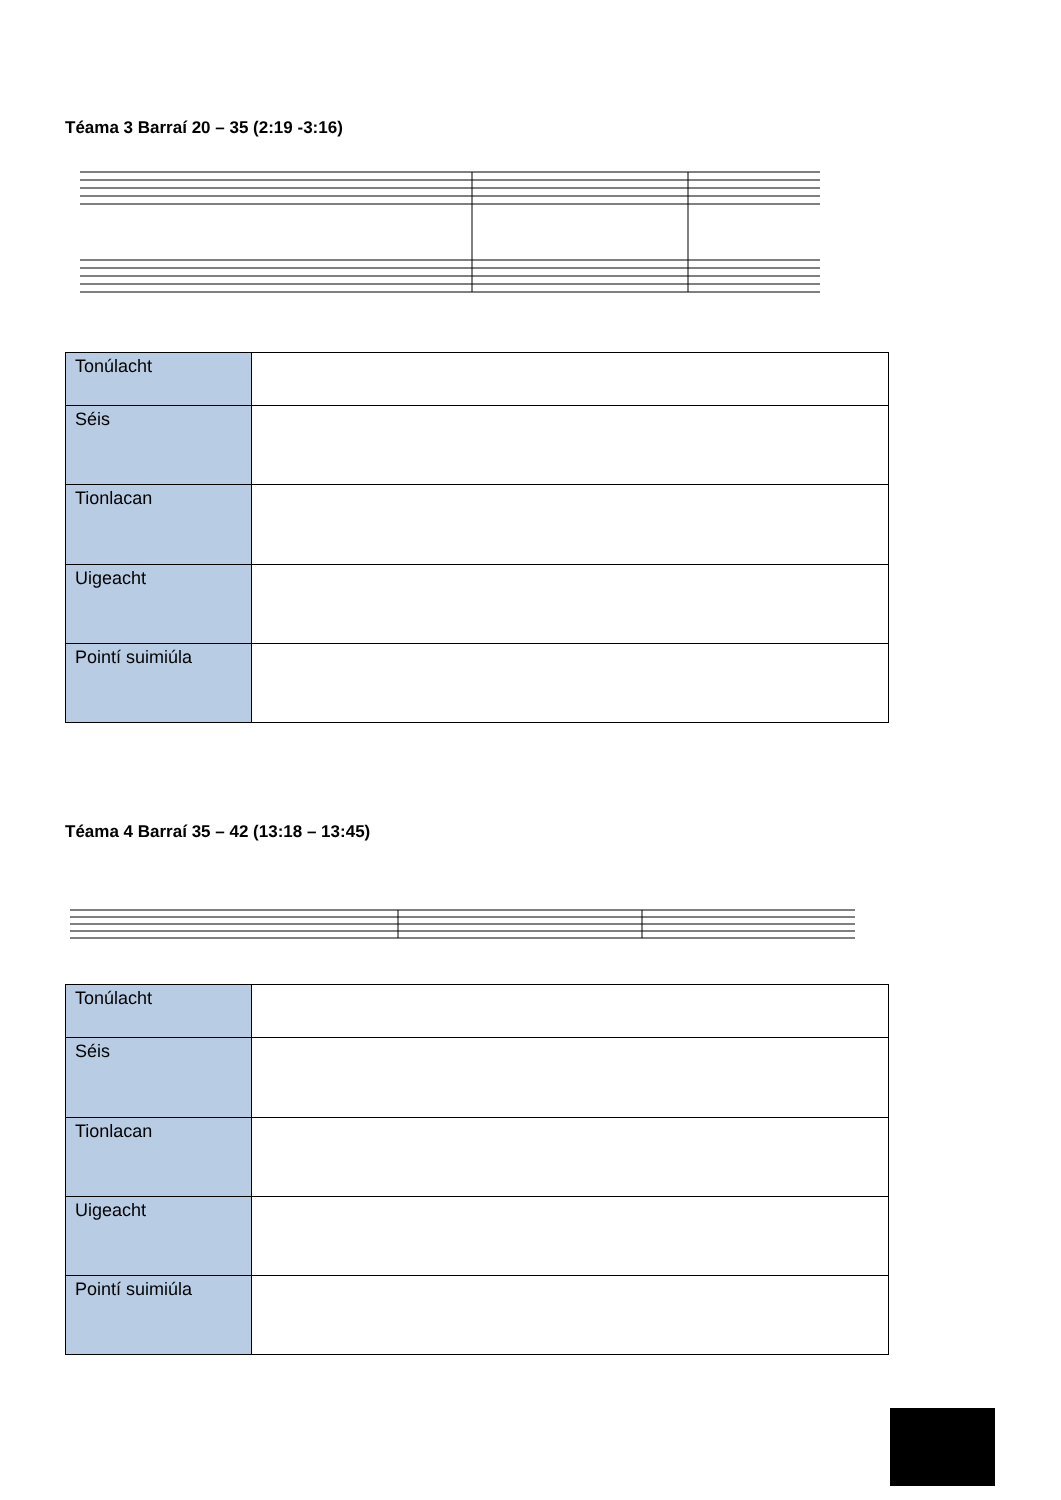Téama 3 Barraí 20 – 35 (2:19 -3:16)
| Tonúlacht | |
| Séis | |
| Tionlacan | |
| Uigeacht | |
| Pointí suimiúla | |
Téama 4 Barraí 35 – 42 (13:18 – 13:45)
| Tonúlacht | |
| Séis | |
| Tionlacan | |
| Uigeacht | |
| Pointí suimiúla | |